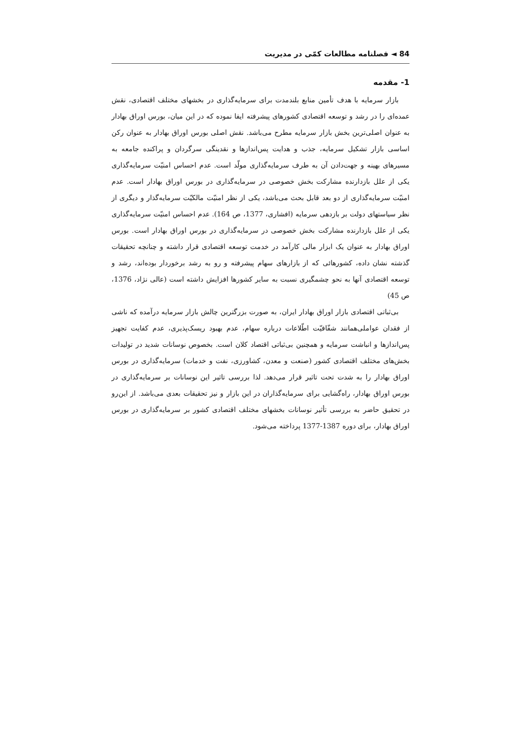84 ◄ فصلنامه مطالعات کمّی در مدیریت
1- مقدمه
بازار سرمایه با هدف تأمین منابع بلندمدت برای سرمایه‌گذاری در بخشهای مختلف اقتصادی، نقش عمده‌ای را در رشد و توسعه اقتصادی کشورهای پیشرفته ایفا نموده که در این میان، بورس اوراق بهادار به عنوان اصلی‌ترین بخش بازار سرمایه مطرح می‌باشد. نقش اصلی بورس اوراق بهادار به عنوان رکن اساسی بازار تشکیل سرمایه، جذب و هدایت پس‌اندازها و نقدینگی سرگردان و پراکنده جامعه به مسیرهای بهینه و جهت‌دادن آن به طرف سرمایه‌گذاری مولّد است. عدم احساس امنیّت سرمایه‌گذاری یکی از علل بازدارنده مشارکت بخش خصوصی در سرمایه‌گذاری در بورس اوراق بهادار است. عدم امنیّت سرمایه‌گذاری از دو بعد قابل بحث می‌باشد، یکی از نظر امنیّت مالکیّت سرمایه‌گذار و دیگری از نظر سیاستهای دولت بر بازدهی سرمایه (افشاری، 1377، ص 164). عدم احساس امنیّت سرمایه‌گذاری یکی از علل بازدارنده مشارکت بخش خصوصی در سرمایه‌گذاری در بورس اوراق بهادار است. بورس اوراق بهادار به عنوان یک ابزار مالی کارآمد در خدمت توسعه اقتصادی قرار داشته و چنانچه تحقیقات گذشته نشان داده، کشورهائی که از بازارهای سهام پیشرفته و رو به رشد برخوردار بوده‌اند، رشد و توسعه اقتصادی آنها به نحو چشمگیری نسبت به سایر کشورها افزایش داشته است (عالی نژاد، 1376، ص 45)
بی‌ثباتی اقتصادی بازار اوراق بهادار ایران، به صورت بزرگترین چالش بازار سرمایه درآمده که ناشی از فقدان عواملی‌همانند شفّافیّت اطّلاعات درباره سهام، عدم بهبود ریسک‌پذیری، عدم کفایت تجهیز پس‌اندازها و انباشت سرمایه و همچنین بی‌ثباتی اقتصاد کلان است. بخصوص نوسانات شدید در تولیدات بخش‌های مختلف اقتصادی کشور (صنعت و معدن، کشاورزی، نفت و خدمات) سرمایه‌گذاری در بورس اوراق بهادار را به شدت تحت تاثیر قرار می‌دهد. لذا بررسی تاثیر این نوسانات بر سرمایه‌گذاری در بورس اوراق بهادار، راه‌گشایی برای سرمایه‌گذاران در این بازار و نیز تحقیقات بعدی می‌باشد. از این‌رو در تحقیق حاضر به بررسی تأثیر نوسانات بخشهای مختلف اقتصادی کشور بر سرمایه‌گذاری در بورس اوراق بهادار، برای دوره 1387-1377 پرداخته می‌شود.